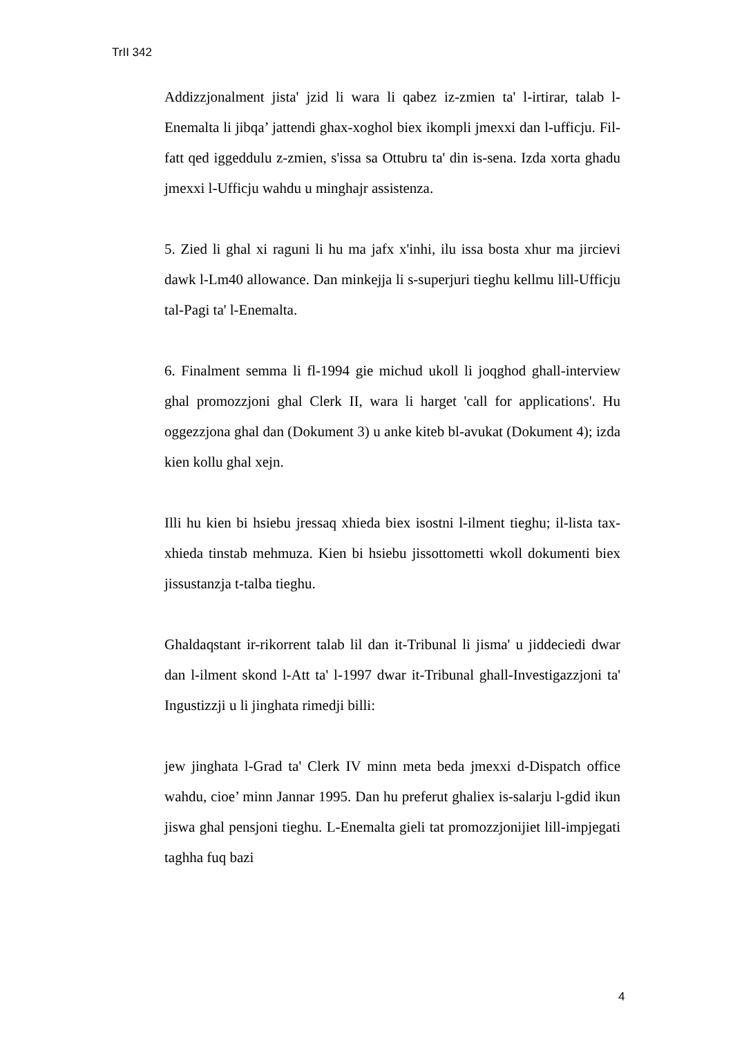TrII 342
Addizzjonalment jista' jzid li wara li qabez iz-zmien ta' l-irtirar, talab l-Enemalta li jibqa’ jattendi ghax-xoghol biex ikompli jmexxi dan l-ufficju. Fil-fatt qed iggeddulu z-zmien, s'issa sa Ottubru ta' din is-sena. Izda xorta ghadu jmexxi l-Ufficju wahdu u minghajr assistenza.
5. Zied li ghal xi raguni li hu ma jafx x'inhi, ilu issa bosta xhur ma jircievi dawk l-Lm40 allowance. Dan minkejja li s-superjuri tieghu kellmu lill-Ufficju tal-Pagi ta' l-Enemalta.
6. Finalment semma li fl-1994 gie michud ukoll li joqghod ghall-interview ghal promozzjoni ghal Clerk II, wara li harget 'call for applications'. Hu oggezzjona ghal dan (Dokument 3) u anke kiteb bl-avukat (Dokument 4); izda kien kollu ghal xejn.
Illi hu kien bi hsiebu jressaq xhieda biex isostni l-ilment tieghu; il-lista tax-xhieda tinstab mehmuza. Kien bi hsiebu jissottometti wkoll dokumenti biex jissustanzja t-talba tieghu.
Ghaldaqstant ir-rikorrent talab lil dan it-Tribunal li jisma' u jiddeciedi dwar dan l-ilment skond l-Att ta' l-1997 dwar it-Tribunal ghall-Investigazzjoni ta' Ingustizzji u li jinghata rimedji billi:
jew jinghata l-Grad ta' Clerk IV minn meta beda jmexxi d-Dispatch office wahdu, cioe’ minn Jannar 1995. Dan hu preferut ghaliex is-salarju l-gdid ikun jiswa ghal pensjoni tieghu. L-Enemalta gieli tat promozzjonijiet lill-impjegati taghha fuq bazi
4